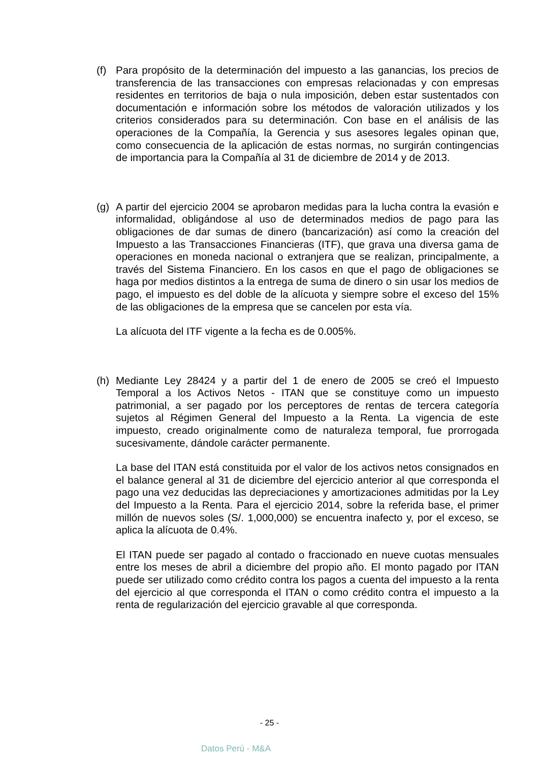(f) Para propósito de la determinación del impuesto a las ganancias, los precios de transferencia de las transacciones con empresas relacionadas y con empresas residentes en territorios de baja o nula imposición, deben estar sustentados con documentación e información sobre los métodos de valoración utilizados y los criterios considerados para su determinación. Con base en el análisis de las operaciones de la Compañía, la Gerencia y sus asesores legales opinan que, como consecuencia de la aplicación de estas normas, no surgirán contingencias de importancia para la Compañía al 31 de diciembre de 2014 y de 2013.
(g) A partir del ejercicio 2004 se aprobaron medidas para la lucha contra la evasión e informalidad, obligándose al uso de determinados medios de pago para las obligaciones de dar sumas de dinero (bancarización) así como la creación del Impuesto a las Transacciones Financieras (ITF), que grava una diversa gama de operaciones en moneda nacional o extranjera que se realizan, principalmente, a través del Sistema Financiero. En los casos en que el pago de obligaciones se haga por medios distintos a la entrega de suma de dinero o sin usar los medios de pago, el impuesto es del doble de la alícuota y siempre sobre el exceso del 15% de las obligaciones de la empresa que se cancelen por esta vía.
La alícuota del ITF vigente a la fecha es de 0.005%.
(h) Mediante Ley 28424 y a partir del 1 de enero de 2005 se creó el Impuesto Temporal a los Activos Netos - ITAN que se constituye como un impuesto patrimonial, a ser pagado por los perceptores de rentas de tercera categoría sujetos al Régimen General del Impuesto a la Renta. La vigencia de este impuesto, creado originalmente como de naturaleza temporal, fue prorrogada sucesivamente, dándole carácter permanente.
La base del ITAN está constituida por el valor de los activos netos consignados en el balance general al 31 de diciembre del ejercicio anterior al que corresponda el pago una vez deducidas las depreciaciones y amortizaciones admitidas por la Ley del Impuesto a la Renta. Para el ejercicio 2014, sobre la referida base, el primer millón de nuevos soles (S/. 1,000,000) se encuentra inafecto y, por el exceso, se aplica la alícuota de 0.4%.
El ITAN puede ser pagado al contado o fraccionado en nueve cuotas mensuales entre los meses de abril a diciembre del propio año. El monto pagado por ITAN puede ser utilizado como crédito contra los pagos a cuenta del impuesto a la renta del ejercicio al que corresponda el ITAN o como crédito contra el impuesto a la renta de regularización del ejercicio gravable al que corresponda.
- 25 -
Datos Perú - M&A